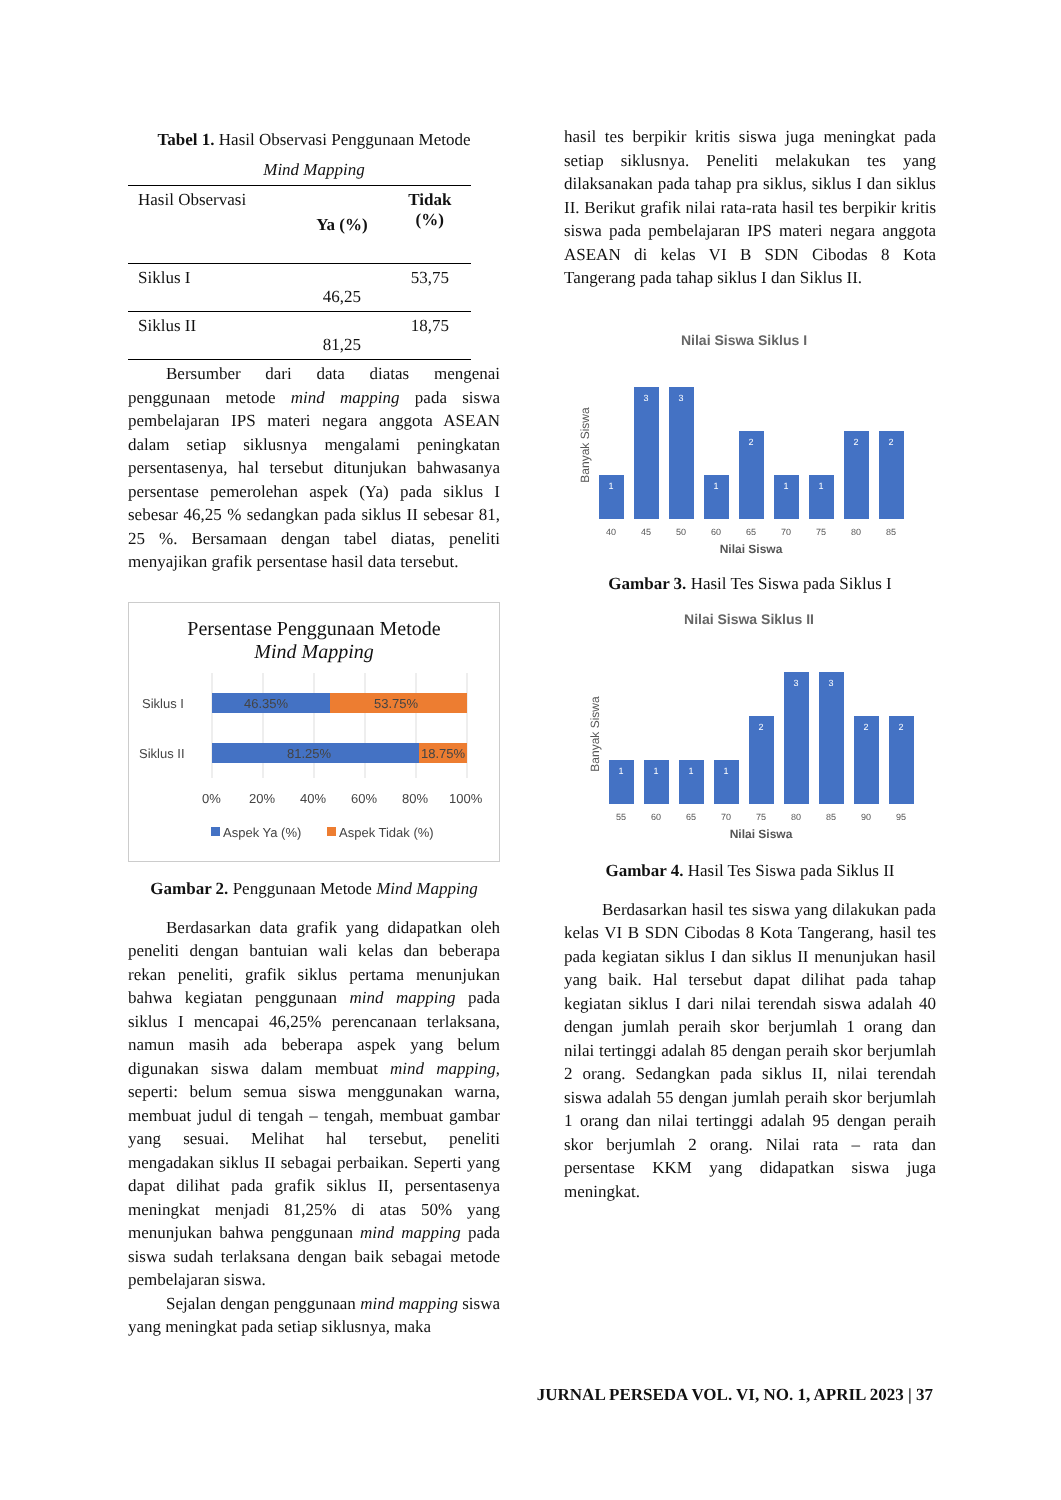Tabel 1. Hasil Observasi Penggunaan Metode
Mind Mapping
| Hasil Observasi | Ya (%) | Tidak (%) |
| Siklus I | 46,25 | 53,75 |
| Siklus II | 81,25 | 18,75 |
Bersumber dari data diatas mengenai penggunaan metode mind mapping pada siswa pembelajaran IPS materi negara anggota ASEAN dalam setiap siklusnya mengalami peningkatan persentasenya, hal tersebut ditunjukan bahwasanya persentase pemerolehan aspek (Ya) pada siklus I sebesar 46,25 % sedangkan pada siklus II sebesar 81, 25 %. Bersamaan dengan tabel diatas, peneliti menyajikan grafik persentase hasil data tersebut.
Persentase Penggunaan Metode
Mind Mapping
Siklus I
Siklus II
46.35%
53.75%
81.25%
18.75%
0%
20%
40%
60%
80%
100%
Aspek Ya (%)
Aspek Tidak (%)
Gambar 2. Penggunaan Metode Mind Mapping
Berdasarkan data grafik yang didapatkan oleh peneliti dengan bantuian wali kelas dan beberapa rekan peneliti, grafik siklus pertama menunjukan bahwa kegiatan penggunaan mind mapping pada siklus I mencapai 46,25% perencanaan terlaksana, namun masih ada beberapa aspek yang belum digunakan siswa dalam membuat mind mapping, seperti: belum semua siswa menggunakan warna, membuat judul di tengah – tengah, membuat gambar yang sesuai. Melihat hal tersebut, peneliti mengadakan siklus II sebagai perbaikan. Seperti yang dapat dilihat pada grafik siklus II, persentasenya meningkat menjadi 81,25% di atas 50% yang menunjukan bahwa penggunaan mind mapping pada siswa sudah terlaksana dengan baik sebagai metode pembelajaran siswa.
Sejalan dengan penggunaan mind mapping siswa yang meningkat pada setiap siklusnya, maka
hasil tes berpikir kritis siswa juga meningkat pada setiap siklusnya. Peneliti melakukan tes yang dilaksanakan pada tahap pra siklus, siklus I dan siklus II. Berikut grafik nilai rata-rata hasil tes berpikir kritis siswa pada pembelajaran IPS materi negara anggota ASEAN di kelas VI B SDN Cibodas 8 Kota Tangerang pada tahap siklus I dan Siklus II.
Nilai Siswa Siklus I
Banyak Siswa
1
3
3
1
2
1
1
2
2
40
45
50
60
65
70
75
80
85
Nilai Siswa
Gambar 3. Hasil Tes Siswa pada Siklus I
Nilai Siswa Siklus II
Banyak Siswa
1
1
1
1
2
3
3
2
2
55
60
65
70
75
80
85
90
95
Nilai Siswa
Gambar 4. Hasil Tes Siswa pada Siklus II
Berdasarkan hasil tes siswa yang dilakukan pada kelas VI B SDN Cibodas 8 Kota Tangerang, hasil tes pada kegiatan siklus I dan siklus II menunjukan hasil yang baik. Hal tersebut dapat dilihat pada tahap kegiatan siklus I dari nilai terendah siswa adalah 40 dengan jumlah peraih skor berjumlah 1 orang dan nilai tertinggi adalah 85 dengan peraih skor berjumlah 2 orang. Sedangkan pada siklus II, nilai terendah siswa adalah 55 dengan jumlah peraih skor berjumlah 1 orang dan nilai tertinggi adalah 95 dengan peraih skor berjumlah 2 orang. Nilai rata – rata dan persentase KKM yang didapatkan siswa juga meningkat.
JURNAL PERSEDA VOL. VI, NO. 1, APRIL 2023 | 37